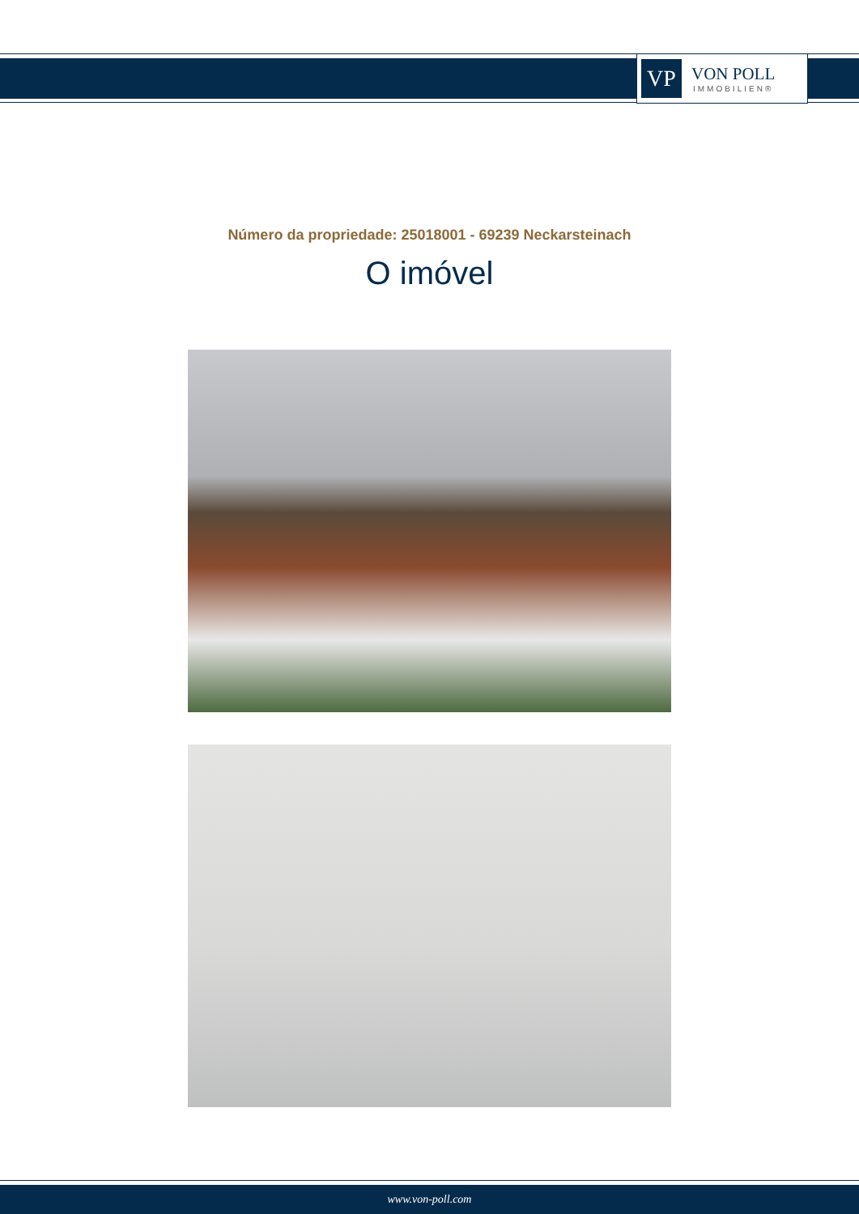VP
VON POLL
IMMOBILIEN®
Número da propriedade: 25018001 - 69239 Neckarsteinach
O imóvel
www.von-poll.com